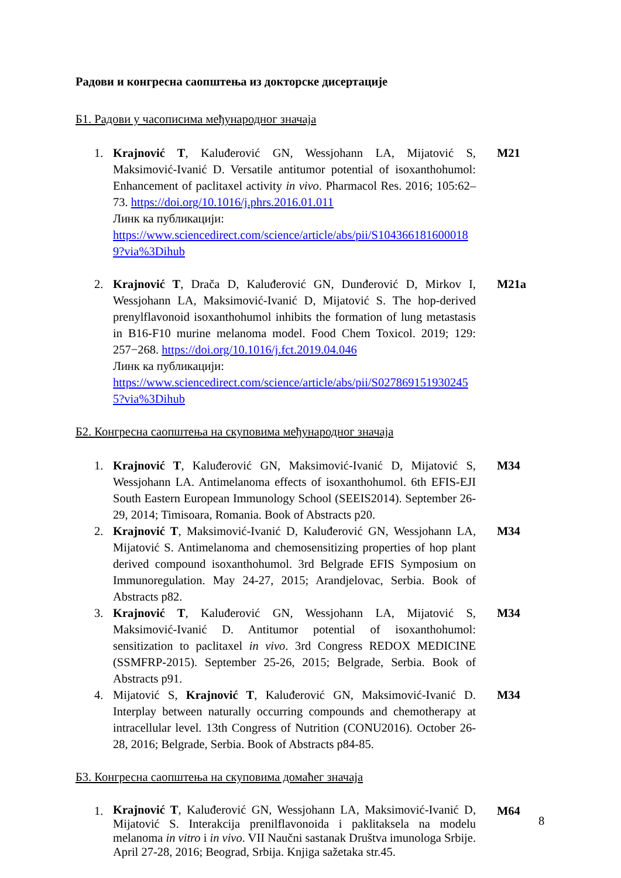Радови и конгресна саопштења из докторске дисертације
Б1. Радови у часописима међународног значаја
1. Krajnović T, Kaluđerović GN, Wessjohann LA, Mijatović S, Maksimović-Ivanić D. Versatile antitumor potential of isoxanthohumol: Enhancement of paclitaxel activity in vivo. Pharmacol Res. 2016; 105:62–73. https://doi.org/10.1016/j.phrs.2016.01.011
Линк ка публикацији:
https://www.sciencedirect.com/science/article/abs/pii/S1043661816000189?via%3Dihub
M21
2. Krajnović T, Drača D, Kaluđerović GN, Dunđerović D, Mirkov I, Wessjohann LA, Maksimović-Ivanić D, Mijatović S. The hop-derived prenylflavonoid isoxanthohumol inhibits the formation of lung metastasis in B16-F10 murine melanoma model. Food Chem Toxicol. 2019; 129: 257−268. https://doi.org/10.1016/j.fct.2019.04.046
Линк ка публикацији:
https://www.sciencedirect.com/science/article/abs/pii/S0278691519302455?via%3Dihub
M21a
Б2. Конгресна саопштења на скуповима међународног значаја
1. Krajnović T, Kaluđerović GN, Maksimović-Ivanić D, Mijatović S, Wessjohann LA. Antimelanoma effects of isoxanthohumol. 6th EFIS-EJI South Eastern European Immunology School (SEEIS2014). September 26-29, 2014; Timisoara, Romania. Book of Abstracts p20.
M34
2. Krajnović T, Maksimović-Ivanić D, Kaluđerović GN, Wessjohann LA, Mijatović S. Antimelanoma and chemosensitizing properties of hop plant derived compound isoxanthohumol. 3rd Belgrade EFIS Symposium on Immunoregulation. May 24-27, 2015; Arandjelovac, Serbia. Book of Abstracts p82.
M34
3. Krajnović T, Kaluđerović GN, Wessjohann LA, Mijatović S, Maksimović-Ivanić D. Antitumor potential of isoxanthohumol: sensitization to paclitaxel in vivo. 3rd Congress REDOX MEDICINE (SSMFRP-2015). September 25-26, 2015; Belgrade, Serbia. Book of Abstracts p91.
M34
4. Mijatović S, Krajnović T, Kaluđerović GN, Maksimović-Ivanić D. Interplay between naturally occurring compounds and chemotherapy at intracellular level. 13th Congress of Nutrition (CONU2016). October 26-28, 2016; Belgrade, Serbia. Book of Abstracts p84-85.
M34
Б3. Конгресна саопштења на скуповима домаћег значаја
1.
Krajnović T, Kaluđerović GN, Wessjohann LA, Maksimović-Ivanić D, Mijatović S. Interakcija prenilflavonoida i paklitaksela na modelu melanoma in vitro i in vivo. VII Naučni sastanak Društva imunologa Srbije. April 27-28, 2016; Beograd, Srbija. Knjiga sažetaka str.45.
M64
8